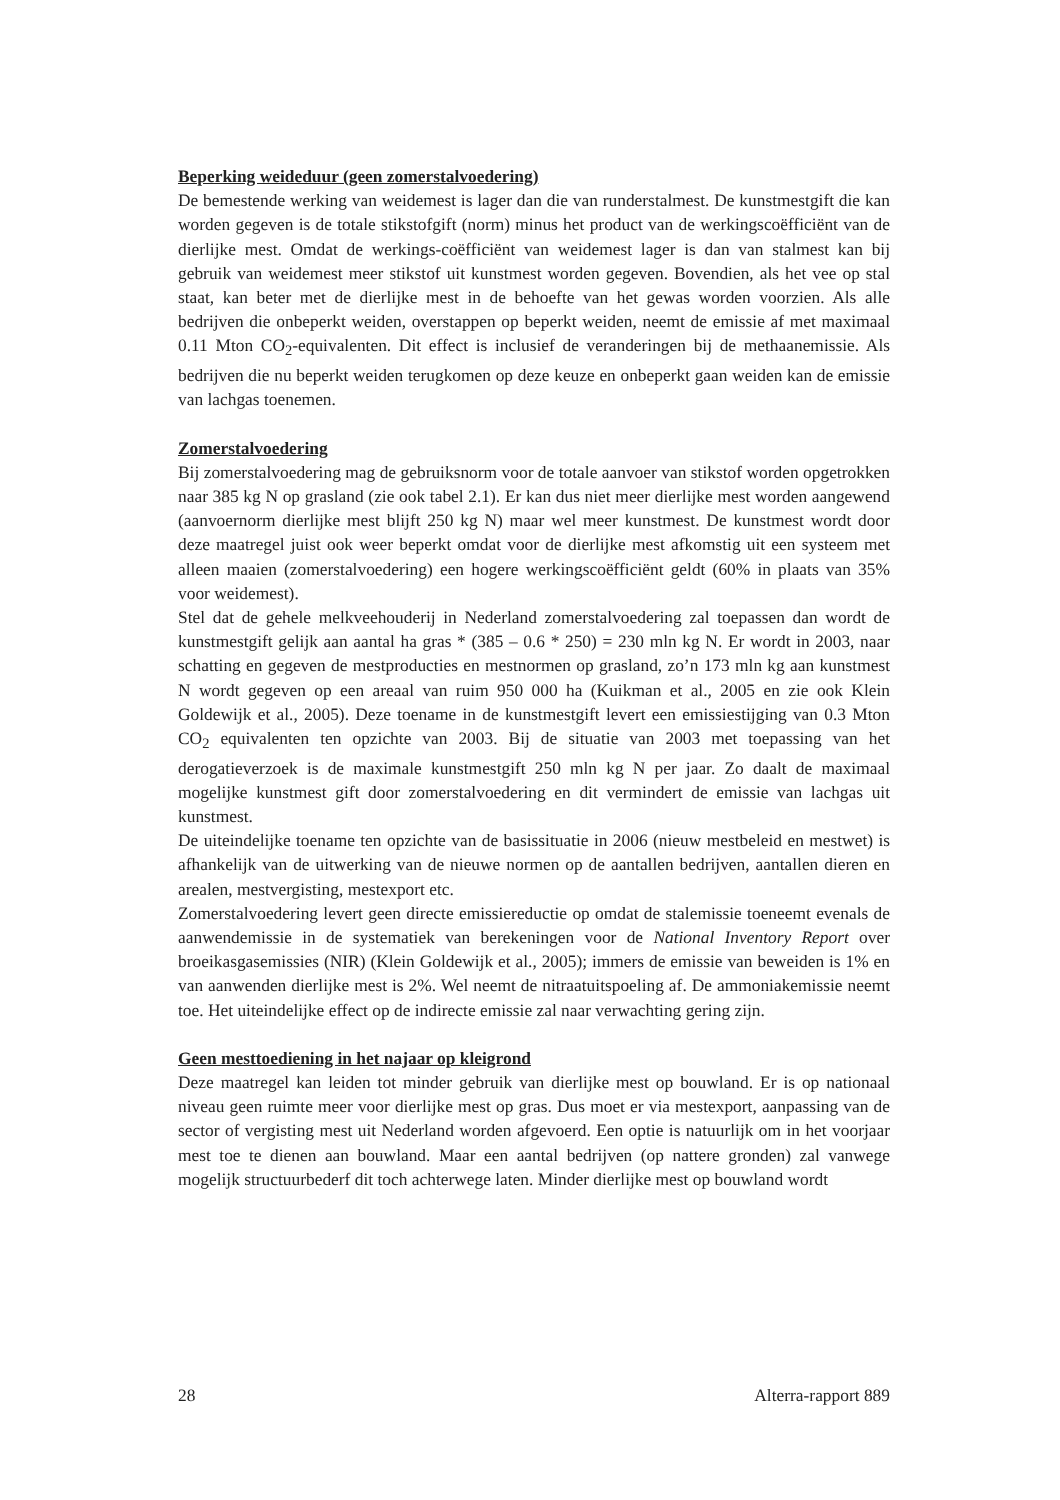Beperking weideduur (geen zomerstalvoedering)
De bemestende werking van weidemest is lager dan die van runderstalmest. De kunstmestgift die kan worden gegeven is de totale stikstofgift (norm) minus het product van de werkingscoëfficiënt van de dierlijke mest. Omdat de werkings-coëfficiënt van weidemest lager is dan van stalmest kan bij gebruik van weidemest meer stikstof uit kunstmest worden gegeven. Bovendien, als het vee op stal staat, kan beter met de dierlijke mest in de behoefte van het gewas worden voorzien. Als alle bedrijven die onbeperkt weiden, overstappen op beperkt weiden, neemt de emissie af met maximaal 0.11 Mton CO<sub>2</sub>-equivalenten. Dit effect is inclusief de veranderingen bij de methaanemissie. Als bedrijven die nu beperkt weiden terugkomen op deze keuze en onbeperkt gaan weiden kan de emissie van lachgas toenemen.
Zomerstalvoedering
Bij zomerstalvoedering mag de gebruiksnorm voor de totale aanvoer van stikstof worden opgetrokken naar 385 kg N op grasland (zie ook tabel 2.1). Er kan dus niet meer dierlijke mest worden aangewend (aanvoernorm dierlijke mest blijft 250 kg N) maar wel meer kunstmest. De kunstmest wordt door deze maatregel juist ook weer beperkt omdat voor de dierlijke mest afkomstig uit een systeem met alleen maaien (zomerstalvoedering) een hogere werkingscoëfficiënt geldt (60% in plaats van 35% voor weidemest).
Stel dat de gehele melkveehouderij in Nederland zomerstalvoedering zal toepassen dan wordt de kunstmestgift gelijk aan aantal ha gras * (385 – 0.6 * 250) = 230 mln kg N. Er wordt in 2003, naar schatting en gegeven de mestproducties en mestnormen op grasland, zo’n 173 mln kg aan kunstmest N wordt gegeven op een areaal van ruim 950 000 ha (Kuikman et al., 2005 en zie ook Klein Goldewijk et al., 2005). Deze toename in de kunstmestgift levert een emissiestijging van 0.3 Mton CO<sub>2</sub> equivalenten ten opzichte van 2003. Bij de situatie van 2003 met toepassing van het derogatieverzoek is de maximale kunstmestgift 250 mln kg N per jaar. Zo daalt de maximaal mogelijke kunstmest gift door zomerstalvoedering en dit vermindert de emissie van lachgas uit kunstmest.
De uiteindelijke toename ten opzichte van de basissituatie in 2006 (nieuw mestbeleid en mestwet) is afhankelijk van de uitwerking van de nieuwe normen op de aantallen bedrijven, aantallen dieren en arealen, mestvergisting, mestexport etc.
Zomerstalvoedering levert geen directe emissiereductie op omdat de stalemissie toeneemt evenals de aanwendemissie in de systematiek van berekeningen voor de National Inventory Report over broeikasgasemissies (NIR) (Klein Goldewijk et al., 2005); immers de emissie van beweiden is 1% en van aanwenden dierlijke mest is 2%. Wel neemt de nitraatuitspoeling af. De ammoniakemissie neemt toe. Het uiteindelijke effect op de indirecte emissie zal naar verwachting gering zijn.
Geen mesttoediening in het najaar op kleigrond
Deze maatregel kan leiden tot minder gebruik van dierlijke mest op bouwland. Er is op nationaal niveau geen ruimte meer voor dierlijke mest op gras. Dus moet er via mestexport, aanpassing van de sector of vergisting mest uit Nederland worden afgevoerd. Een optie is natuurlijk om in het voorjaar mest toe te dienen aan bouwland. Maar een aantal bedrijven (op nattere gronden) zal vanwege mogelijk structuurbederf dit toch achterwege laten. Minder dierlijke mest op bouwland wordt
28 Alterra-rapport 889